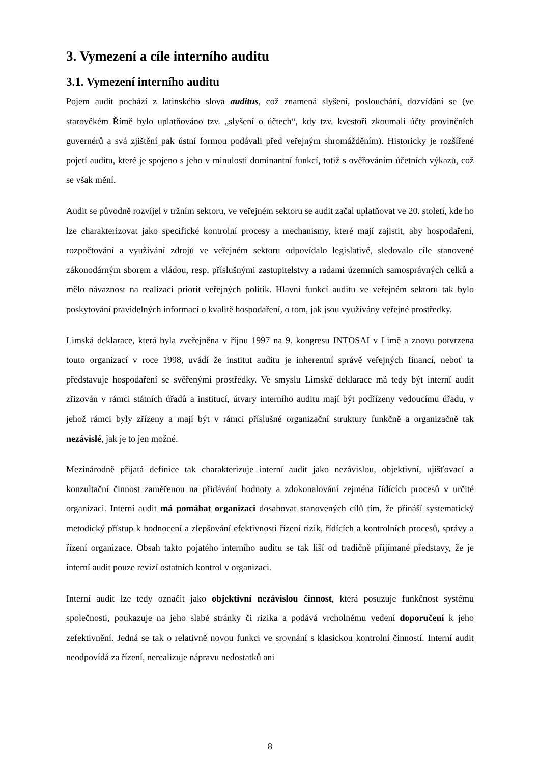3. Vymezení a cíle interního auditu
3.1. Vymezení interního auditu
Pojem audit pochází z latinského slova auditus, což znamená slyšení, poslouchání, dozvídání se (ve starověkém Římě bylo uplatňováno tzv. „slyšení o účtech“, kdy tzv. kvestoři zkoumali účty provinčních guvernérů a svá zjištění pak ústní formou podávali před veřejným shromážděním). Historicky je rozšířené pojetí auditu, které je spojeno s jeho v minulosti dominantní funkcí, totiž s ověřováním účetních výkazů, což se však mění.
Audit se původně rozvíjel v tržním sektoru, ve veřejném sektoru se audit začal uplatňovat ve 20. století, kde ho lze charakterizovat jako specifické kontrolní procesy a mechanismy, které mají zajistit, aby hospodaření, rozpočtování a využívání zdrojů ve veřejném sektoru odpovídalo legislativě, sledovalo cíle stanovené zákonodárným sborem a vládou, resp. příslušnými zastupitelstvy a radami územních samosprávných celků a mělo návaznost na realizaci priorit veřejných politik. Hlavní funkcí auditu ve veřejném sektoru tak bylo poskytování pravidelných informací o kvalitě hospodaření, o tom, jak jsou využívány veřejné prostředky.
Limská deklarace, která byla zveřejněna v říjnu 1997 na 9. kongresu INTOSAI v Limě a znovu potvrzena touto organizací v roce 1998, uvádí že institut auditu je inherentní správě veřejných financí, neboť ta představuje hospodaření se svěřenými prostředky. Ve smyslu Limské deklarace má tedy být interní audit zřizován v rámci státních úřadů a institucí, útvary interního auditu mají být podřízeny vedoucímu úřadu, v jehož rámci byly zřízeny a mají být v rámci příslušné organizační struktury funkčně a organizačně tak nezávislé, jak je to jen možné.
Mezinárodně přijatá definice tak charakterizuje interní audit jako nezávislou, objektivní, ujišťovací a konzultační činnost zaměřenou na přidávání hodnoty a zdokonalování zejména řídících procesů v určité organizaci. Interní audit má pomáhat organizaci dosahovat stanovených cílů tím, že přináší systematický metodický přístup k hodnocení a zlepšování efektivnosti řízení rizik, řídících a kontrolních procesů, správy a řízení organizace. Obsah takto pojatého interního auditu se tak liší od tradičně přijímané představy, že je interní audit pouze revizí ostatních kontrol v organizaci.
Interní audit lze tedy označit jako objektivní nezávislou činnost, která posuzuje funkčnost systému společnosti, poukazuje na jeho slabé stránky či rizika a podává vrcholnému vedení doporučení k jeho zefektivnění. Jedná se tak o relativně novou funkci ve srovnání s klasickou kontrolní činností. Interní audit neodpovídá za řízení, nerealizuje nápravu nedostatků ani
8